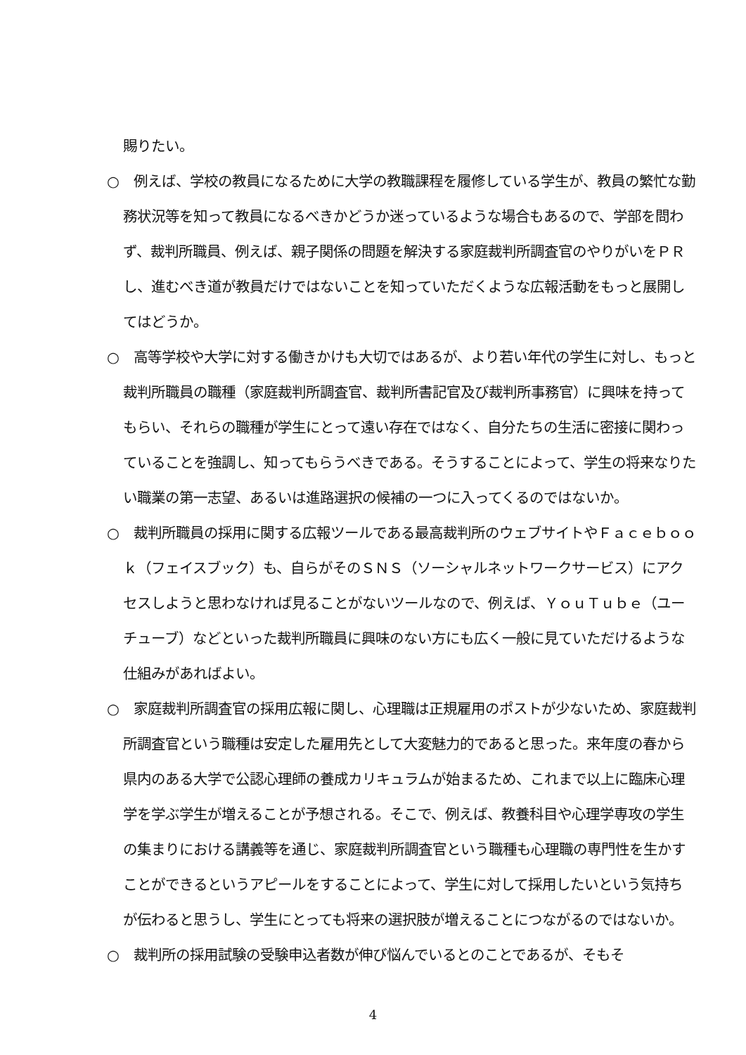賜りたい。
○　例えば、学校の教員になるために大学の教職課程を履修している学生が、教員の繁忙な勤務状況等を知って教員になるべきかどうか迷っているような場合もあるので、学部を問わず、裁判所職員、例えば、親子関係の問題を解決する家庭裁判所調査官のやりがいをＰＲし、進むべき道が教員だけではないことを知っていただくような広報活動をもっと展開してはどうか。
○　高等学校や大学に対する働きかけも大切ではあるが、より若い年代の学生に対し、もっと裁判所職員の職種（家庭裁判所調査官、裁判所書記官及び裁判所事務官）に興味を持ってもらい、それらの職種が学生にとって遠い存在ではなく、自分たちの生活に密接に関わっていることを強調し、知ってもらうべきである。そうすることによって、学生の将来なりたい職業の第一志望、あるいは進路選択の候補の一つに入ってくるのではないか。
○　裁判所職員の採用に関する広報ツールである最高裁判所のウェブサイトやＦａｃｅｂｏｏｋ（フェイスブック）も、自らがそのＳＮＳ（ソーシャルネットワークサービス）にアクセスしようと思わなければ見ることがないツールなので、例えば、ＹｏｕＴｕｂｅ（ユーチューブ）などといった裁判所職員に興味のない方にも広く一般に見ていただけるような仕組みがあればよい。
○　家庭裁判所調査官の採用広報に関し、心理職は正規雇用のポストが少ないため、家庭裁判所調査官という職種は安定した雇用先として大変魅力的であると思った。来年度の春から県内のある大学で公認心理師の養成カリキュラムが始まるため、これまで以上に臨床心理学を学ぶ学生が増えることが予想される。そこで、例えば、教養科目や心理学専攻の学生の集まりにおける講義等を通じ、家庭裁判所調査官という職種も心理職の専門性を生かすことができるというアピールをすることによって、学生に対して採用したいという気持ちが伝わると思うし、学生にとっても将来の選択肢が増えることにつながるのではないか。
○　裁判所の採用試験の受験申込者数が伸び悩んでいるとのことであるが、そもそ
4